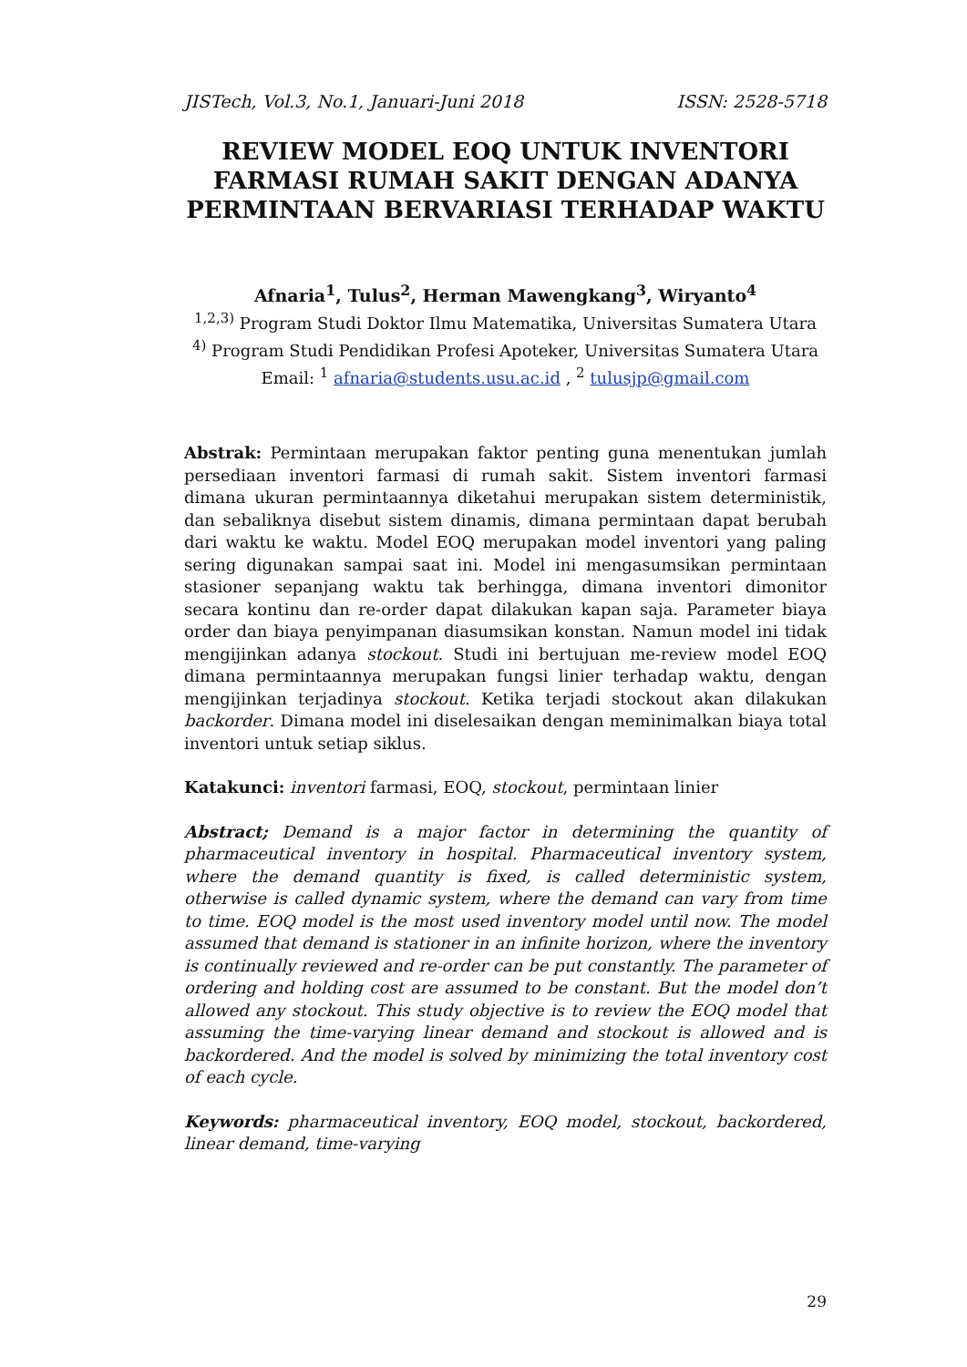JISTech, Vol.3, No.1, Januari-Juni 2018 ISSN: 2528-5718
REVIEW MODEL EOQ UNTUK INVENTORI FARMASI RUMAH SAKIT DENGAN ADANYA PERMINTAAN BERVARIASI TERHADAP WAKTU
Afnaria<sup>1</sup>, Tulus<sup>2</sup>, Herman Mawengkang<sup>3</sup>, Wiryanto<sup>4</sup>
<sup>1,2,3)</sup> Program Studi Doktor Ilmu Matematika, Universitas Sumatera Utara
<sup>4)</sup> Program Studi Pendidikan Profesi Apoteker, Universitas Sumatera Utara
Email: <sup>1</sup> afnaria@students.usu.ac.id , <sup>2</sup> tulusjp@gmail.com
Abstrak: Permintaan merupakan faktor penting guna menentukan jumlah persediaan inventori farmasi di rumah sakit. Sistem inventori farmasi dimana ukuran permintaannya diketahui merupakan sistem deterministik, dan sebaliknya disebut sistem dinamis, dimana permintaan dapat berubah dari waktu ke waktu. Model EOQ merupakan model inventori yang paling sering digunakan sampai saat ini. Model ini mengasumsikan permintaan stasioner sepanjang waktu tak berhingga, dimana inventori dimonitor secara kontinu dan re-order dapat dilakukan kapan saja. Parameter biaya order dan biaya penyimpanan diasumsikan konstan. Namun model ini tidak mengijinkan adanya stockout. Studi ini bertujuan me-review model EOQ dimana permintaannya merupakan fungsi linier terhadap waktu, dengan mengijinkan terjadinya stockout. Ketika terjadi stockout akan dilakukan backorder. Dimana model ini diselesaikan dengan meminimalkan biaya total inventori untuk setiap siklus.
Katakunci: inventori farmasi, EOQ, stockout, permintaan linier
Abstract; Demand is a major factor in determining the quantity of pharmaceutical inventory in hospital. Pharmaceutical inventory system, where the demand quantity is fixed, is called deterministic system, otherwise is called dynamic system, where the demand can vary from time to time. EOQ model is the most used inventory model until now. The model assumed that demand is stationer in an infinite horizon, where the inventory is continually reviewed and re-order can be put constantly. The parameter of ordering and holding cost are assumed to be constant. But the model don’t allowed any stockout. This study objective is to review the EOQ model that assuming the time-varying linear demand and stockout is allowed and is backordered. And the model is solved by minimizing the total inventory cost of each cycle.
Keywords: pharmaceutical inventory, EOQ model, stockout, backordered, linear demand, time-varying
29